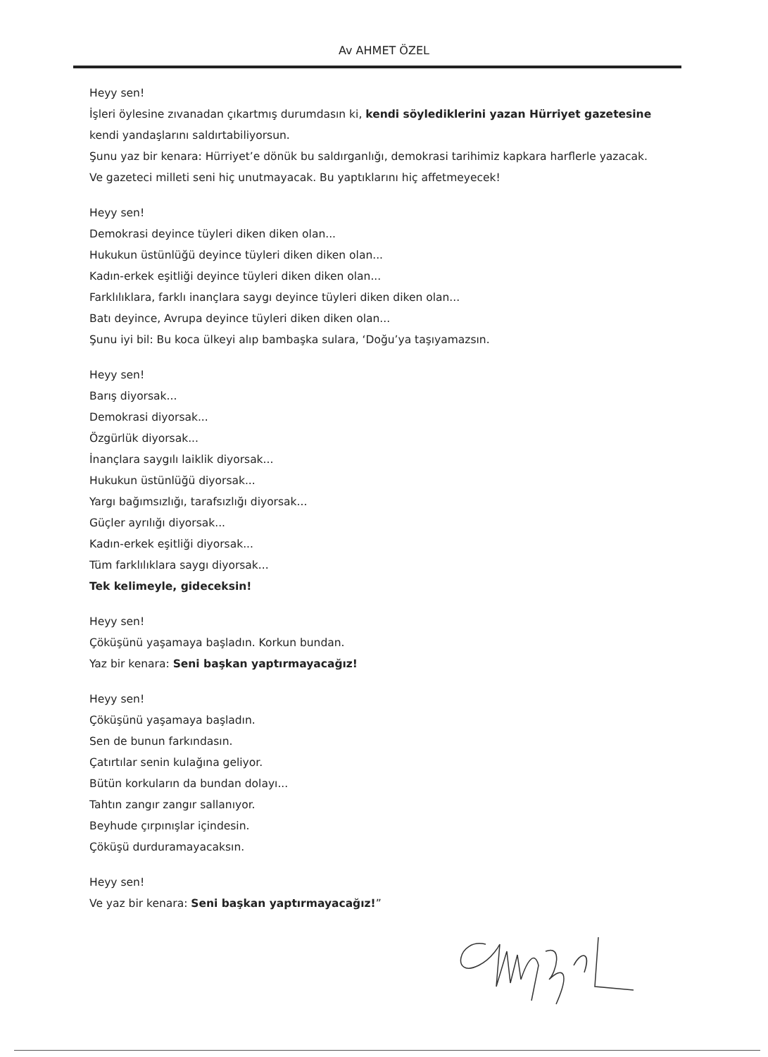Av AHMET ÖZEL
Heyy sen!
İşleri öylesine zıvanadan çıkartmış durumdasın ki, kendi söylediklerini yazan Hürriyet gazetesine kendi yandaşlarını saldırtabiliyorsun.
Şunu yaz bir kenara: Hürriyet’e dönük bu saldırganlığı, demokrasi tarihimiz kapkara harflerle yazacak.
Ve gazeteci milleti seni hiç unutmayacak. Bu yaptıklarını hiç affetmeyecek!
Heyy sen!
Demokrasi deyince tüyleri diken diken olan...
Hukukun üstünlüğü deyince tüyleri diken diken olan...
Kadın-erkek eşitliği deyince tüyleri diken diken olan...
Farklılıklara, farklı inançlara saygı deyince tüyleri diken diken olan...
Batı deyince, Avrupa deyince tüyleri diken diken olan...
Şunu iyi bil: Bu koca ülkeyi alıp bambaşka sulara, ‘Doğu’ya taşıyamazsın.
Heyy sen!
Barış diyorsak...
Demokrasi diyorsak...
Özgürlük diyorsak...
İnançlara saygılı laiklik diyorsak...
Hukukun üstünlüğü diyorsak...
Yargı bağımsızlığı, tarafsızlığı diyorsak...
Güçler ayrılığı diyorsak...
Kadın-erkek eşitliği diyorsak...
Tüm farklılıklara saygı diyorsak...
Tek kelimeyle, gideceksin!
Heyy sen!
Çöküşünü yaşamaya başladın. Korkun bundan.
Yaz bir kenara: Seni başkan yaptırmayacağız!
Heyy sen!
Çöküşünü yaşamaya başladın.
Sen de bunun farkındasın.
Çatırtılar senin kulağına geliyor.
Bütün korkuların da bundan dolayı...
Tahtın zangır zangır sallanıyor.
Beyhude çırpınışlar içindesin.
Çöküşü durduramayacaksın.
Heyy sen!
Ve yaz bir kenara: Seni başkan yaptırmayacağız!”